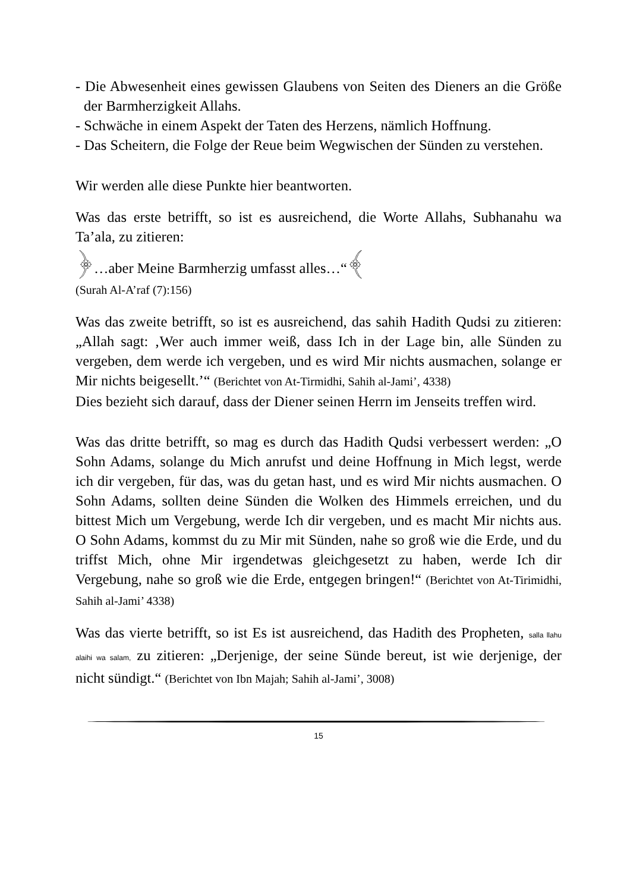- Die Abwesenheit eines gewissen Glaubens von Seiten des Dieners an die Größe der Barmherzigkeit Allahs.
- Schwäche in einem Aspekt der Taten des Herzens, nämlich Hoffnung.
- Das Scheitern, die Folge der Reue beim Wegwischen der Sünden zu verstehen.
Wir werden alle diese Punkte hier beantworten.
Was das erste betrifft, so ist es ausreichend, die Worte Allahs, Subhanahu wa Ta’ala, zu zitieren:
﴿…aber Meine Barmherzig umfasst alles…“﴾
(Surah Al-A’raf (7):156)
Was das zweite betrifft, so ist es ausreichend, das sahih Hadith Qudsi zu zitieren: „Allah sagt: ‚Wer auch immer weiß, dass Ich in der Lage bin, alle Sünden zu vergeben, dem werde ich vergeben, und es wird Mir nichts ausmachen, solange er Mir nichts beigesellt.’“ (Berichtet von At-Tirmidhi, Sahih al-Jami’, 4338)
Dies bezieht sich darauf, dass der Diener seinen Herrn im Jenseits treffen wird.
Was das dritte betrifft, so mag es durch das Hadith Qudsi verbessert werden: „O Sohn Adams, solange du Mich anrufst und deine Hoffnung in Mich legst, werde ich dir vergeben, für das, was du getan hast, und es wird Mir nichts ausmachen. O Sohn Adams, sollten deine Sünden die Wolken des Himmels erreichen, und du bittest Mich um Vergebung, werde Ich dir vergeben, und es macht Mir nichts aus. O Sohn Adams, kommst du zu Mir mit Sünden, nahe so groß wie die Erde, und du triffst Mich, ohne Mir irgendetwas gleichgesetzt zu haben, werde Ich dir Vergebung, nahe so groß wie die Erde, entgegen bringen!“ (Berichtet von At-Tirimidhi, Sahih al-Jami’ 4338)
Was das vierte betrifft, so ist Es ist ausreichend, das Hadith des Propheten, salla llahu alaihi wa salam, zu zitieren: „Derjenige, der seine Sünde bereut, ist wie derjenige, der nicht sündigt.“ (Berichtet von Ibn Majah; Sahih al-Jami’, 3008)
15